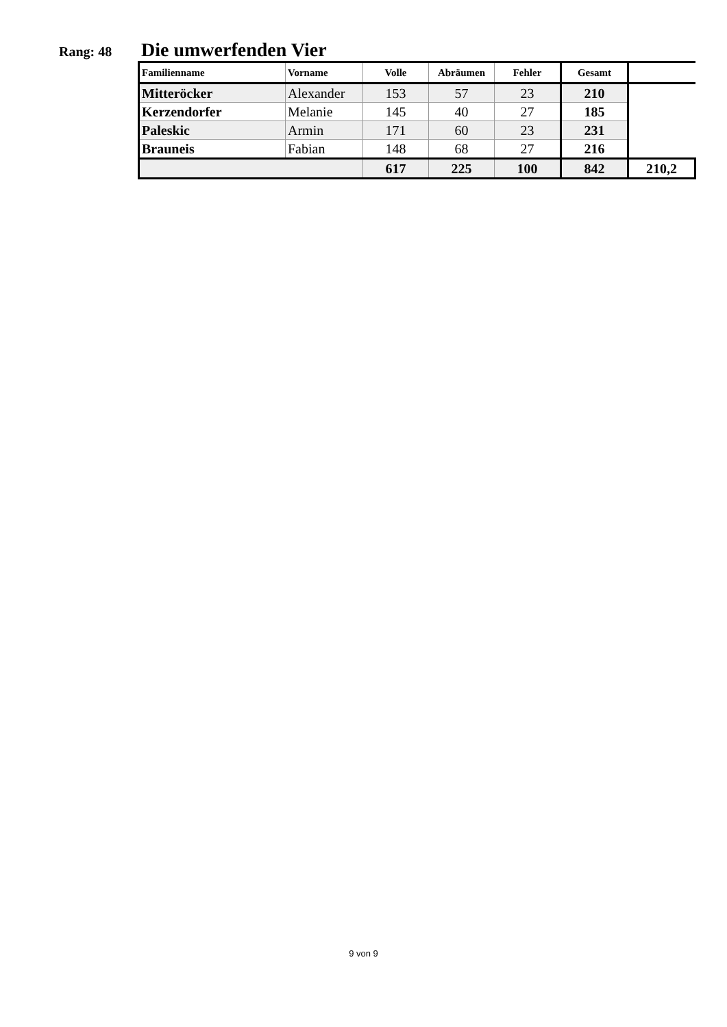Rang: 48
Die umwerfenden Vier
| Familienname | Vorname | Volle | Abräumen | Fehler | Gesamt | |
| --- | --- | --- | --- | --- | --- | --- |
| Mitteröcker | Alexander | 153 | 57 | 23 | 210 | |
| Kerzendorfer | Melanie | 145 | 40 | 27 | 185 | |
| Paleskic | Armin | 171 | 60 | 23 | 231 | |
| Brauneis | Fabian | 148 | 68 | 27 | 216 | |
| | | 617 | 225 | 100 | 842 | 210,2 |
9 von 9